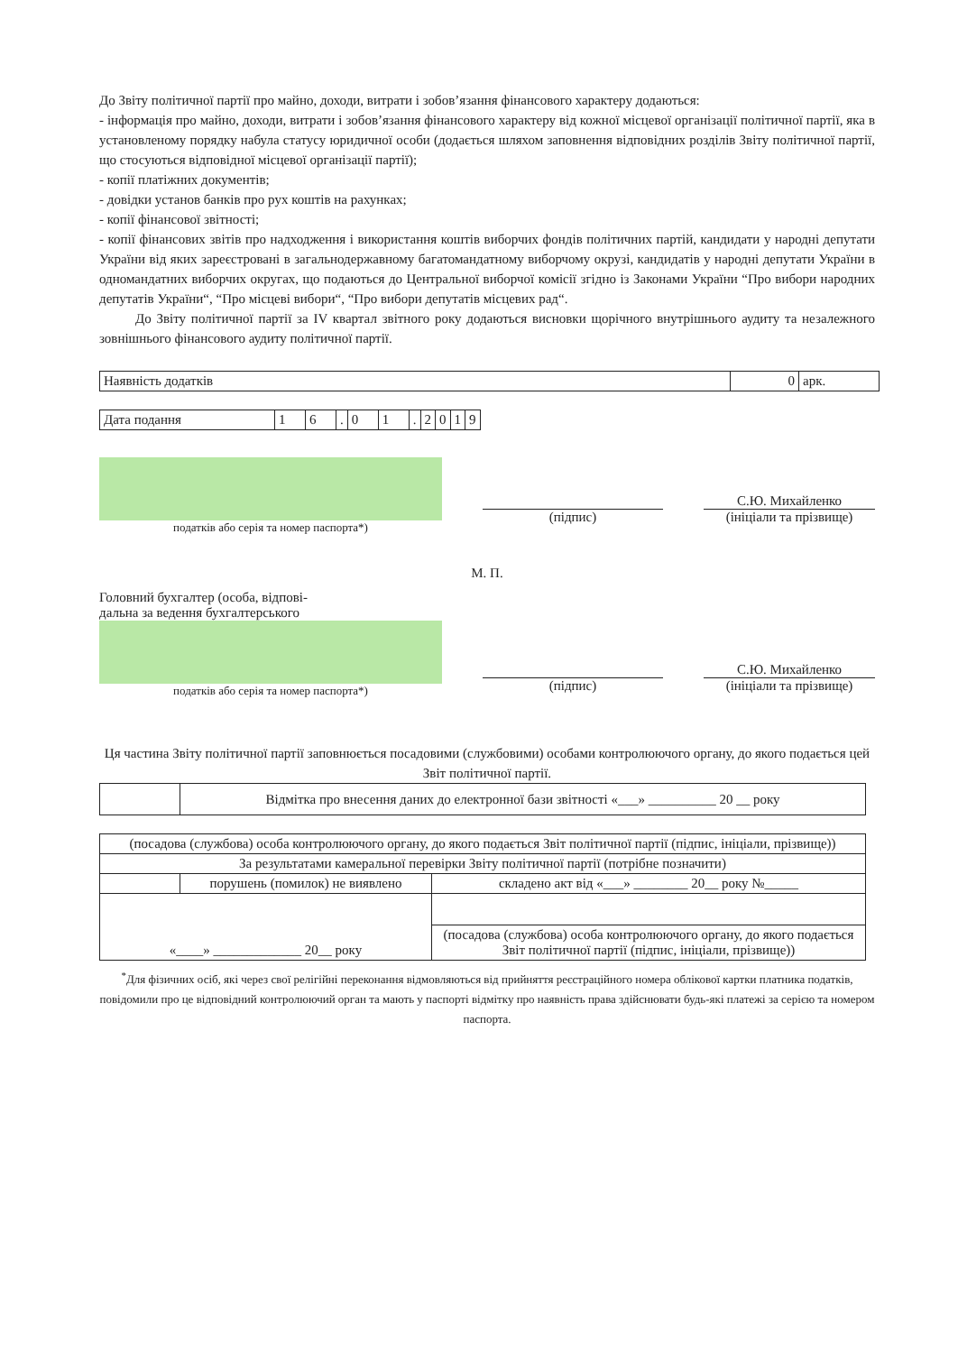До Звіту політичної партії про майно, доходи, витрати і зобов’язання фінансового характеру додаються:
- інформація про майно, доходи, витрати і зобов’язання фінансового характеру від кожної місцевої організації політичної партії, яка в установленому порядку набула статусу юридичної особи (додається шляхом заповнення відповідних розділів Звіту політичної партії, що стосуються відповідної місцевої організації партії);
- копії платіжних документів;
- довідки установ банків про рух коштів на рахунках;
- копії фінансової звітності;
- копії фінансових звітів про надходження і використання коштів виборчих фондів політичних партій, кандидати у народні депутати України від яких зареєстровані в загальнодержавному багатомандатному виборчому окрузі, кандидатів у народні депутати України в одномандатних виборчих округах, що подаються до Центральної виборчої комісії згідно із Законами України “Про вибори народних депутатів України“, “Про місцеві вибори“, “Про вибори депутатів місцевих рад“.
До Звіту політичної партії за IV квартал звітного року додаються висновки щорічного внутрішнього аудиту та незалежного зовнішнього фінансового аудиту політичної партії.
| Наявність додатків | 0 | арк. |
| Дата подання | 1 | 6 | . | 0 | 1 | . | 2 | 0 | 1 | 9 |
податків або серія та номер паспорта*)
(підпис)
С.Ю. Михайленко
(ініціали та прізвище)
М. П.
Головний бухгалтер (особа, відпові-
дальна за ведення бухгалтерського
податків або серія та номер паспорта*)
(підпис)
С.Ю. Михайленко
(ініціали та прізвище)
Ця частина Звіту політичної партії заповнюється посадовими (службовими) особами контролюючого органу, до якого подається цей Звіт політичної партії.
| | Відмітка про внесення даних до електронної бази звітності «___» __________ 20 __ року |
| (посадова (службова) особа контролюючого органу, до якого подається Звіт політичної партії (підпис, ініціали, прізвище)) | | |
| За результатами камеральної перевірки Звіту політичної партії (потрібне позначити) | | |
| | порушень (помилок) не виявлено | складено акт від «___» ________ 20__ року №_____ |
| «____» _____________ 20__ року | | |
| | | (посадова (службова) особа контролюючого органу, до якого подається Звіт політичної партії (підпис, ініціали, прізвище)) |
<sup>*</sup> Для фізичних осіб, які через свої релігійні переконання відмовляються від прийняття реєстраційного номера облікової картки платника податків, повідомили про це відповідний контролюючий орган та мають у паспорті відмітку про наявність права здійснювати будь-які платежі за серією та номером паспорта.